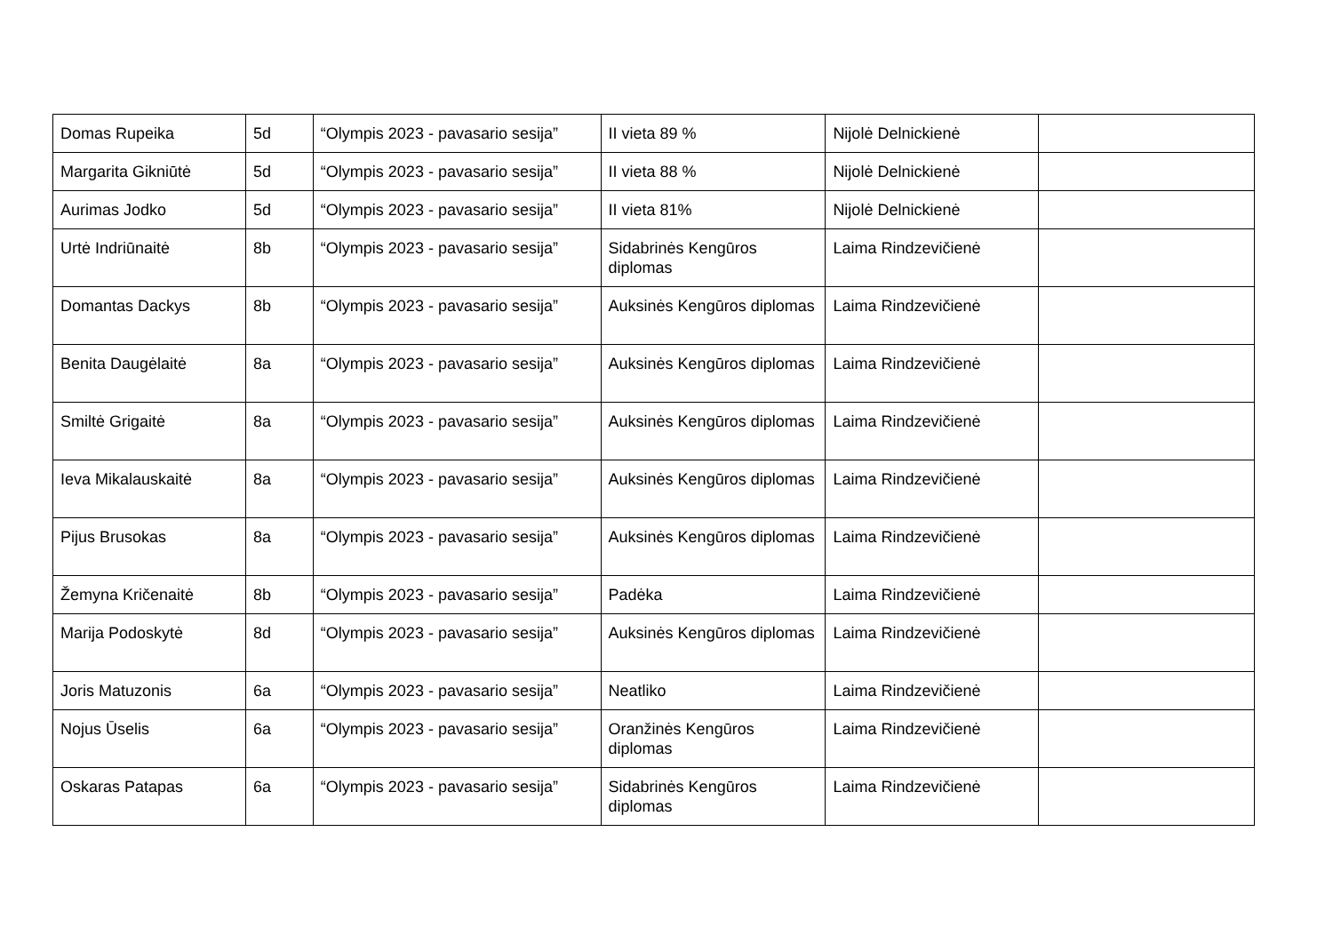| Domas Rupeika | 5d | “Olympis 2023 - pavasario sesija” | II vieta 89 % | Nijolė Delnickienė | |
| Margarita Gikniūtė | 5d | “Olympis 2023 - pavasario sesija” | II vieta 88 % | Nijolė Delnickienė | |
| Aurimas Jodko | 5d | “Olympis 2023 - pavasario sesija” | II vieta 81% | Nijolė Delnickienė | |
| Urtė Indriūnaitė | 8b | “Olympis 2023 - pavasario sesija” | Sidabrinės Kengūros diplomas | Laima Rindzevičienė | |
| Domantas Dackys | 8b | “Olympis 2023 - pavasario sesija” | Auksinės Kengūros diplomas | Laima Rindzevičienė | |
| Benita Daugėlaitė | 8a | “Olympis 2023 - pavasario sesija” | Auksinės Kengūros diplomas | Laima Rindzevičienė | |
| Smiltė Grigaitė | 8a | “Olympis 2023 - pavasario sesija” | Auksinės Kengūros diplomas | Laima Rindzevičienė | |
| Ieva Mikalauskaitė | 8a | “Olympis 2023 - pavasario sesija” | Auksinės Kengūros diplomas | Laima Rindzevičienė | |
| Pijus Brusokas | 8a | “Olympis 2023 - pavasario sesija” | Auksinės Kengūros diplomas | Laima Rindzevičienė | |
| Žemyna Kričenaitė | 8b | “Olympis 2023 - pavasario sesija” | Padėka | Laima Rindzevičienė | |
| Marija Podoskytė | 8d | “Olympis 2023 - pavasario sesija” | Auksinės Kengūros diplomas | Laima Rindzevičienė | |
| Joris Matuzonis | 6a | “Olympis 2023 - pavasario sesija” | Neatliko | Laima Rindzevičienė | |
| Nojus Ūselis | 6a | “Olympis 2023 - pavasario sesija” | Oranžinės Kengūros diplomas | Laima Rindzevičienė | |
| Oskaras Patapas | 6a | “Olympis 2023 - pavasario sesija” | Sidabrinės Kengūros diplomas | Laima Rindzevičienė | |